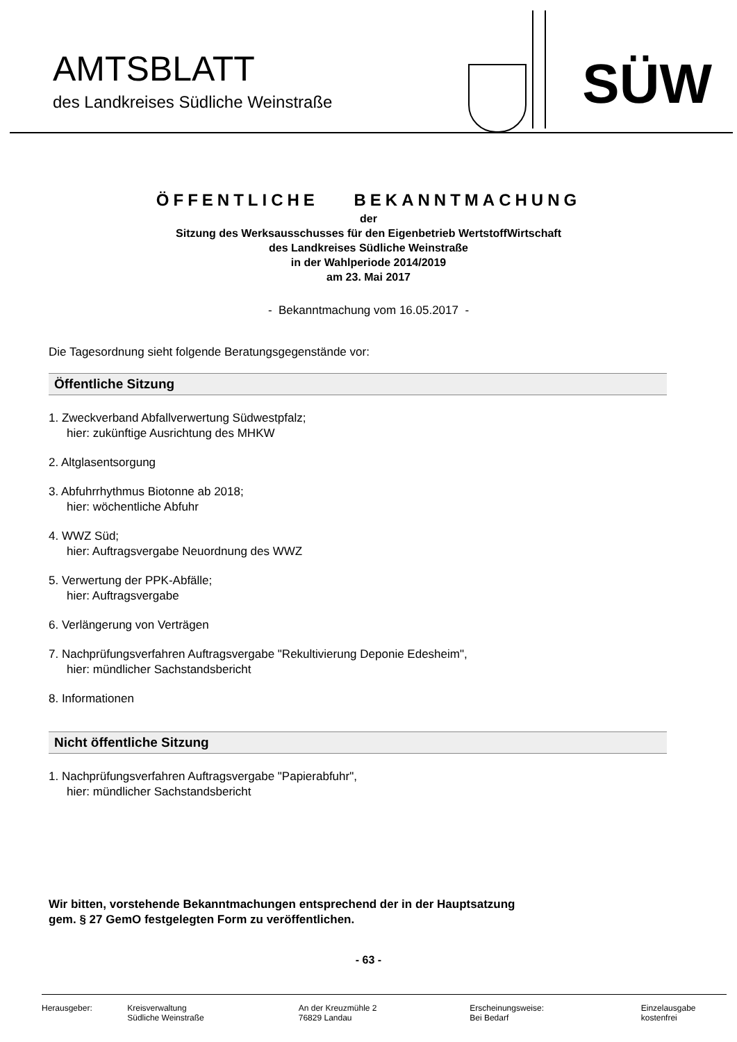AMTSBLATT
des Landkreises Südliche Weinstraße
SÜW
ÖFFENTLICHE BEKANNTMACHUNG
der
Sitzung des Werksausschusses für den Eigenbetrieb WertstoffWirtschaft
des Landkreises Südliche Weinstraße
in der Wahlperiode 2014/2019
am 23. Mai 2017
- Bekanntmachung vom 16.05.2017 -
Die Tagesordnung sieht folgende Beratungsgegenstände vor:
Öffentliche Sitzung
1. Zweckverband Abfallverwertung Südwestpfalz;
hier: zukünftige Ausrichtung des MHKW
2. Altglasentsorgung
3. Abfuhrrhythmus Biotonne ab 2018;
hier: wöchentliche Abfuhr
4. WWZ Süd;
hier: Auftragsvergabe Neuordnung des WWZ
5. Verwertung der PPK-Abfälle;
hier: Auftragsvergabe
6. Verlängerung von Verträgen
7. Nachprüfungsverfahren Auftragsvergabe "Rekultivierung Deponie Edesheim",
hier: mündlicher Sachstandsbericht
8. Informationen
Nicht öffentliche Sitzung
1. Nachprüfungsverfahren Auftragsvergabe "Papierabfuhr",
hier: mündlicher Sachstandsbericht
Wir bitten, vorstehende Bekanntmachungen entsprechend der in der Hauptsatzung
gem. § 27 GemO festgelegten Form zu veröffentlichen.
- 63 -
Herausgeber: Kreisverwaltung
Südliche Weinstraße
An der Kreuzmühle 2
76829 Landau
Erscheinungsweise:
Bei Bedarf
Einzelausgabe
kostenfrei